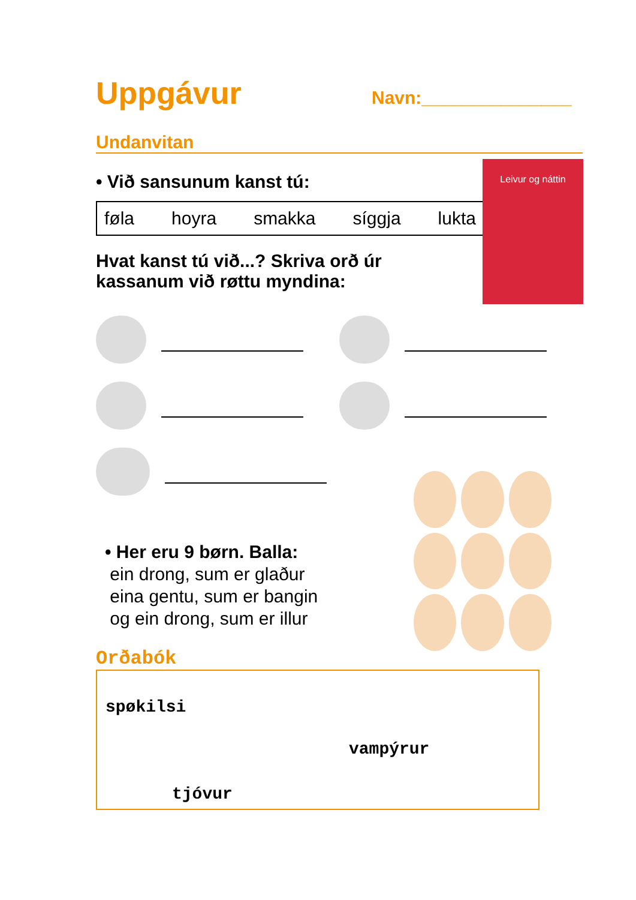Uppgávur
Navn:_______________
Undanvitan
• Við sansunum kanst tú:
føla hoyra smakka síggja lukta
Hvat kanst tú við...? Skriva orð úr kassanum við røttu myndina:
• Her eru 9 børn. Balla:
ein drong, sum er glaður
eina gentu, sum er bangin
og ein drong, sum er illur
Orðabók
spøkilsi
vampýrur
tjóvur
Leivur og náttin